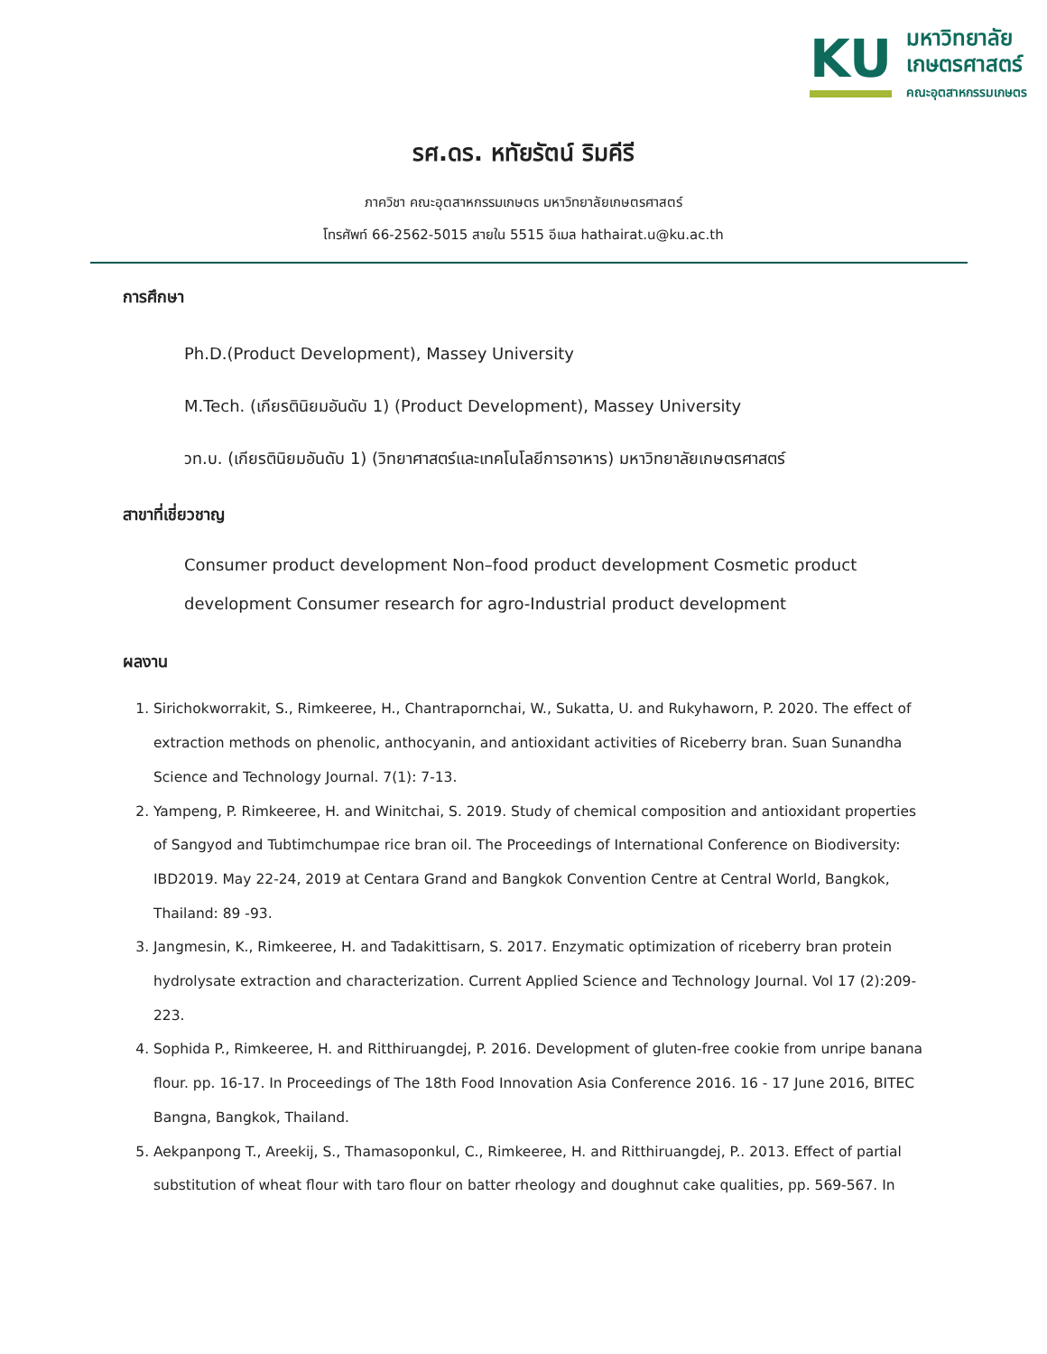KU
มหาวิทยาลัย
เกษตรศาสตร์
คณะอุตสาหกรรมเกษตร
รศ.ดร. หทัยรัตน์ ริมคีรี
ภาควิชา คณะอุตสาหกรรมเกษตร มหาวิทยาลัยเกษตรศาสตร์
โทรศัพท์ 66-2562-5015 สายใน 5515 อีเมล hathairat.u@ku.ac.th
การศึกษา
Ph.D.(Product Development), Massey University
M.Tech. (เกียรตินิยมอันดับ 1) (Product Development), Massey University
วท.บ. (เกียรตินิยมอันดับ 1) (วิทยาศาสตร์และเทคโนโลยีการอาหาร) มหาวิทยาลัยเกษตรศาสตร์
สาขาที่เชี่ยวชาญ
Consumer product development Non–food product development Cosmetic product development Consumer research for agro-Industrial product development
ผลงาน
1. Sirichokworrakit, S., Rimkeeree, H., Chantrapornchai, W., Sukatta, U. and Rukyhaworn, P. 2020. The effect of extraction methods on phenolic, anthocyanin, and antioxidant activities of Riceberry bran. Suan Sunandha Science and Technology Journal. 7(1): 7-13.
2. Yampeng, P. Rimkeeree, H. and Winitchai, S. 2019. Study of chemical composition and antioxidant properties of Sangyod and Tubtimchumpae rice bran oil. The Proceedings of International Conference on Biodiversity: IBD2019. May 22-24, 2019 at Centara Grand and Bangkok Convention Centre at Central World, Bangkok, Thailand: 89 -93.
3. Jangmesin, K., Rimkeeree, H. and Tadakittisarn, S. 2017. Enzymatic optimization of riceberry bran protein hydrolysate extraction and characterization. Current Applied Science and Technology Journal. Vol 17 (2):209-223.
4. Sophida P., Rimkeeree, H. and Ritthiruangdej, P. 2016. Development of gluten-free cookie from unripe banana flour. pp. 16-17. In Proceedings of The 18th Food Innovation Asia Conference 2016. 16 - 17 June 2016, BITEC Bangna, Bangkok, Thailand.
5. Aekpanpong T., Areekij, S., Thamasoponkul, C., Rimkeeree, H. and Ritthiruangdej, P.. 2013. Effect of partial substitution of wheat flour with taro flour on batter rheology and doughnut cake qualities, pp. 569-567. In